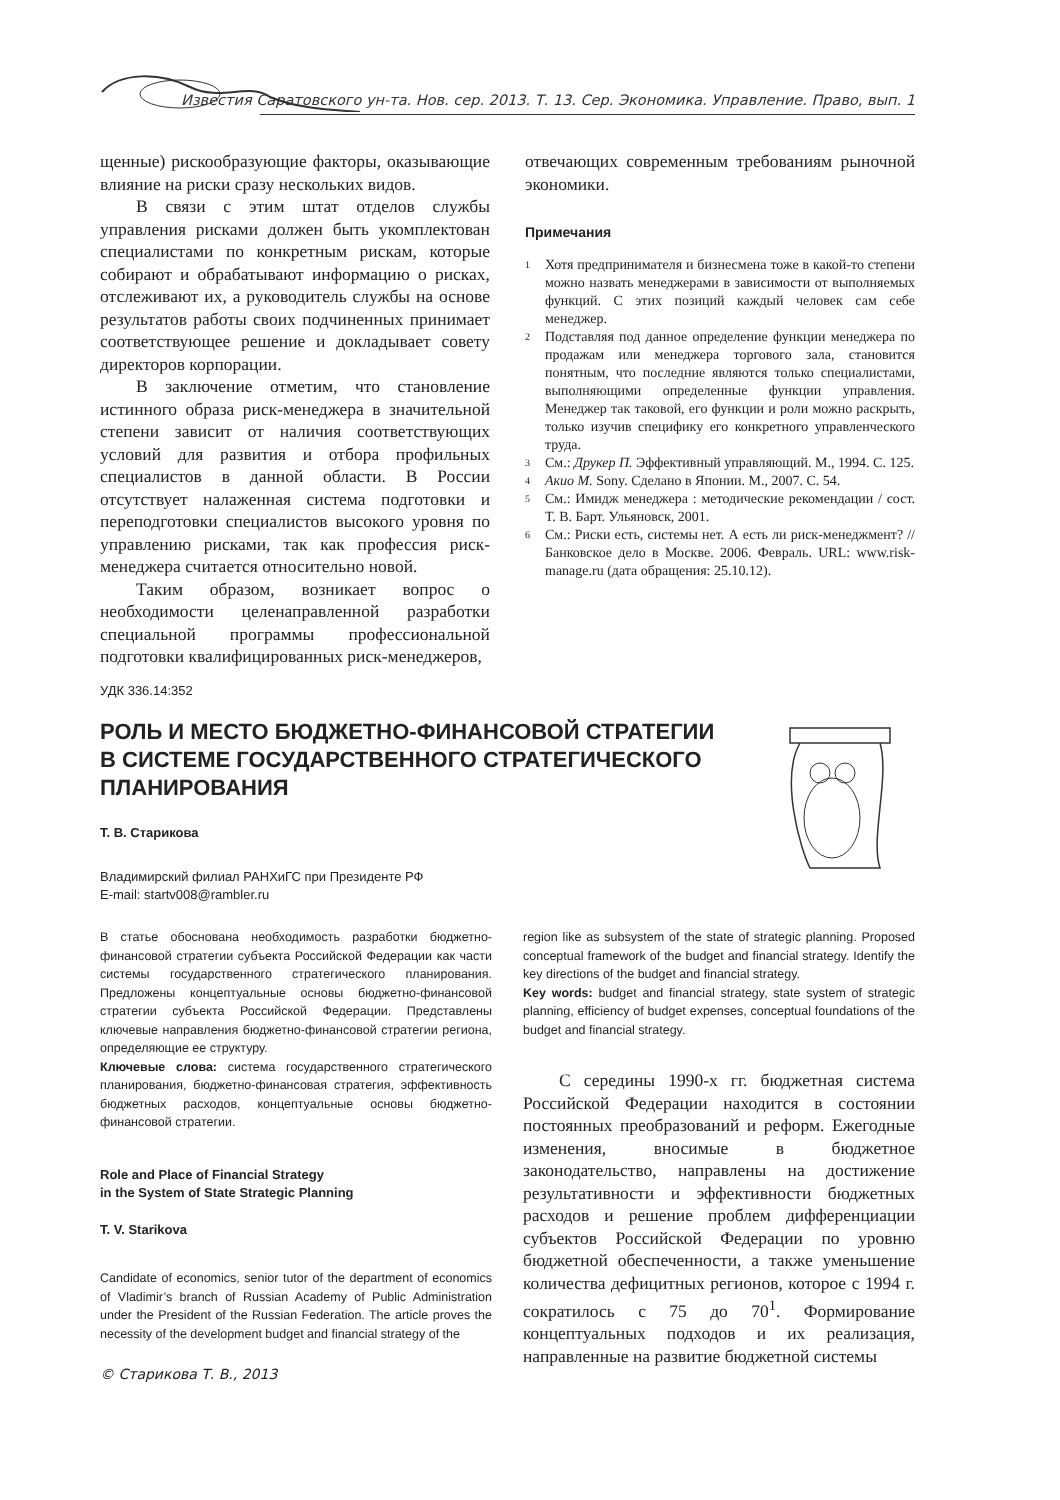Известия Саратовского ун-та. Нов. сер. 2013. Т. 13. Сер. Экономика. Управление. Право, вып. 1
щенные) рискообразующие факторы, оказывающие влияние на риски сразу нескольких видов.
В связи с этим штат отделов службы управления рисками должен быть укомплектован специалистами по конкретным рискам, которые собирают и обрабатывают информацию о рисках, отслеживают их, а руководитель службы на основе результатов работы своих подчиненных принимает соответствующее решение и докладывает совету директоров корпорации.
В заключение отметим, что становление истинного образа риск-менеджера в значительной степени зависит от наличия соответствующих условий для развития и отбора профильных специалистов в данной области. В России отсутствует налаженная система подготовки и переподготовки специалистов высокого уровня по управлению рисками, так как профессия риск-менеджера считается относительно новой.
Таким образом, возникает вопрос о необходимости целенаправленной разработки специальной программы профессиональной подготовки квалифицированных риск-менеджеров,
отвечающих современным требованиям рыночной экономики.
Примечания
<sup>1</sup> Хотя предпринимателя и бизнесмена тоже в какой-то степени можно назвать менеджерами в зависимости от выполняемых функций. С этих позиций каждый человек сам себе менеджер.
<sup>2</sup> Подставляя под данное определение функции менеджера по продажам или менеджера торгового зала, становится понятным, что последние являются только специалистами, выполняющими определенные функции управления. Менеджер так таковой, его функции и роли можно раскрыть, только изучив специфику его конкретного управленческого труда.
<sup>3</sup> См.: Друкер П. Эффективный управляющий. М., 1994. С. 125.
<sup>4</sup> Акио М. Sony. Сделано в Японии. М., 2007. С. 54.
<sup>5</sup> См.: Имидж менеджера : методические рекомендации / сост. Т. В. Барт. Ульяновск, 2001.
<sup>6</sup> См.: Риски есть, системы нет. А есть ли риск-менеджмент? // Банковское дело в Москве. 2006. Февраль. URL: www.risk-manage.ru (дата обращения: 25.10.12).
УДК 336.14:352
РОЛЬ И МЕСТО БЮДЖЕТНО-ФИНАНСОВОЙ СТРАТЕГИИ В СИСТЕМЕ ГОСУДАРСТВЕННОГО СТРАТЕГИЧЕСКОГО ПЛАНИРОВАНИЯ
Т. В. Старикова
Владимирский филиал РАНХиГС при Президенте РФ
E-mail: startv008@rambler.ru
В статье обоснована необходимость разработки бюджетно-финансовой стратегии субъекта Российской Федерации как части системы государственного стратегического планирования. Предложены концептуальные основы бюджетно-финансовой стратегии субъекта Российской Федерации. Представлены ключевые направления бюджетно-финансовой стратегии региона, определяющие ее структуру.
Ключевые слова: система государственного стратегического планирования, бюджетно-финансовая стратегия, эффективность бюджетных расходов, концептуальные основы бюджетно-финансовой стратегии.
Role and Place of Financial Strategy
in the System of State Strategic Planning
T. V. Starikova
Candidate of economics, senior tutor of the department of economics of Vladimir’s branch of Russian Academy of Public Administration under the President of the Russian Federation. The article proves the necessity of the development budget and financial strategy of the
region like as subsystem of the state of strategic planning. Proposed conceptual framework of the budget and financial strategy. Identify the key directions of the budget and financial strategy.
Key words: budget and financial strategy, state system of strategic planning, efficiency of budget expenses, conceptual foundations of the budget and financial strategy.
С середины 1990-х гг. бюджетная система Российской Федерации находится в состоянии постоянных преобразований и реформ. Ежегодные изменения, вносимые в бюджетное законодательство, направлены на достижение результативности и эффективности бюджетных расходов и решение проблем дифференциации субъектов Российской Федерации по уровню бюджетной обеспеченности, а также уменьшение количества дефицитных регионов, которое с 1994 г. сократилось с 75 до 70<sup>1</sup>. Формирование концептуальных подходов и их реализация, направленные на развитие бюджетной системы
© Старикова Т. В., 2013